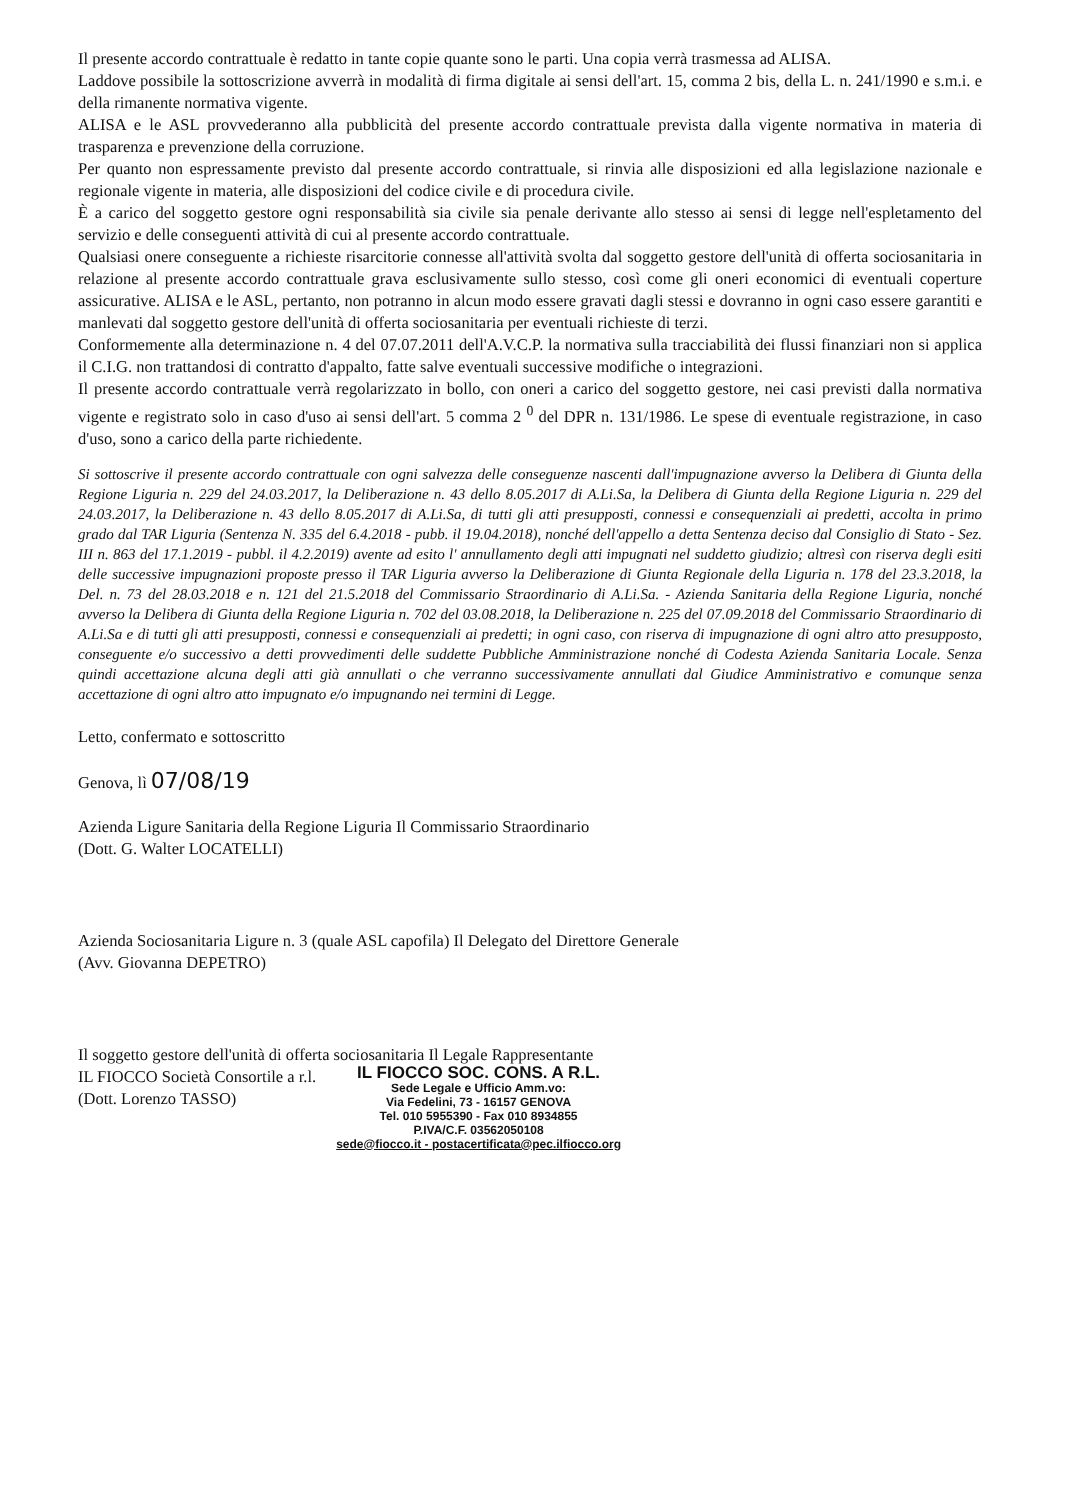Il presente accordo contrattuale è redatto in tante copie quante sono le parti. Una copia verrà trasmessa ad ALISA.
Laddove possibile la sottoscrizione avverrà in modalità di firma digitale ai sensi dell'art. 15, comma 2 bis, della L. n. 241/1990 e s.m.i. e della rimanente normativa vigente.
ALISA e le ASL provvederanno alla pubblicità del presente accordo contrattuale prevista dalla vigente normativa in materia di trasparenza e prevenzione della corruzione.
Per quanto non espressamente previsto dal presente accordo contrattuale, si rinvia alle disposizioni ed alla legislazione nazionale e regionale vigente in materia, alle disposizioni del codice civile e di procedura civile.
È a carico del soggetto gestore ogni responsabilità sia civile sia penale derivante allo stesso ai sensi di legge nell'espletamento del servizio e delle conseguenti attività di cui al presente accordo contrattuale.
Qualsiasi onere conseguente a richieste risarcitorie connesse all'attività svolta dal soggetto gestore dell'unità di offerta sociosanitaria in relazione al presente accordo contrattuale grava esclusivamente sullo stesso, così come gli oneri economici di eventuali coperture assicurative. ALISA e le ASL, pertanto, non potranno in alcun modo essere gravati dagli stessi e dovranno in ogni caso essere garantiti e manlevati dal soggetto gestore dell'unità di offerta sociosanitaria per eventuali richieste di terzi.
Conformemente alla determinazione n. 4 del 07.07.2011 dell'A.V.C.P. la normativa sulla tracciabilità dei flussi finanziari non si applica il C.I.G. non trattandosi di contratto d'appalto, fatte salve eventuali successive modifiche o integrazioni.
Il presente accordo contrattuale verrà regolarizzato in bollo, con oneri a carico del soggetto gestore, nei casi previsti dalla normativa vigente e registrato solo in caso d'uso ai sensi dell'art. 5 comma 2 <sup>0</sup> del DPR n. 131/1986. Le spese di eventuale registrazione, in caso d'uso, sono a carico della parte richiedente.
Si sottoscrive il presente accordo contrattuale con ogni salvezza delle conseguenze nascenti dall'impugnazione avverso la Delibera di Giunta della Regione Liguria n. 229 del 24.03.2017, la Deliberazione n. 43 dello 8.05.2017 di A.Li.Sa, la Delibera di Giunta della Regione Liguria n. 229 del 24.03.2017, la Deliberazione n. 43 dello 8.05.2017 di A.Li.Sa, di tutti gli atti presupposti, connessi e consequenziali ai predetti, accolta in primo grado dal TAR Liguria (Sentenza N. 335 del 6.4.2018 - pubb. il 19.04.2018), nonché dell'appello a detta Sentenza deciso dal Consiglio di Stato - Sez. III n. 863 del 17.1.2019 - pubbl. il 4.2.2019) avente ad esito l' annullamento degli atti impugnati nel suddetto giudizio; altresì con riserva degli esiti delle successive impugnazioni proposte presso il TAR Liguria avverso la Deliberazione di Giunta Regionale della Liguria n. 178 del 23.3.2018, la Del. n. 73 del 28.03.2018 e n. 121 del 21.5.2018 del Commissario Straordinario di A.Li.Sa. - Azienda Sanitaria della Regione Liguria, nonché avverso la Delibera di Giunta della Regione Liguria n. 702 del 03.08.2018, la Deliberazione n. 225 del 07.09.2018 del Commissario Straordinario di A.Li.Sa e di tutti gli atti presupposti, connessi e consequenziali ai predetti; in ogni caso, con riserva di impugnazione di ogni altro atto presupposto, conseguente e/o successivo a detti provvedimenti delle suddette Pubbliche Amministrazione nonché di Codesta Azienda Sanitaria Locale. Senza quindi accettazione alcuna degli atti già annullati o che verranno successivamente annullati dal Giudice Amministrativo e comunque senza accettazione di ogni altro atto impugnato e/o impugnando nei termini di Legge.
Letto, confermato e sottoscritto
Genova, lì 07/08/19
Azienda Ligure Sanitaria della Regione Liguria Il Commissario Straordinario
(Dott. G. Walter LOCATELLI)
Azienda Sociosanitaria Ligure n. 3 (quale ASL capofila) Il Delegato del Direttore Generale
(Avv. Giovanna DEPETRO)
Il soggetto gestore dell'unità di offerta sociosanitaria Il Legale Rappresentante
IL FIOCCO Società Consortile a r.l.
(Dott. Lorenzo TASSO)
IL FIOCCO SOC. CONS. A R.L.
Sede Legale e Ufficio Amm.vo:
Via Fedelini, 73 - 16157 GENOVA
Tel. 010 5955390 - Fax 010 8934855
P.IVA/C.F. 03562050108
sede@fiocco.it - postacertificata@pec.ilfiocco.org